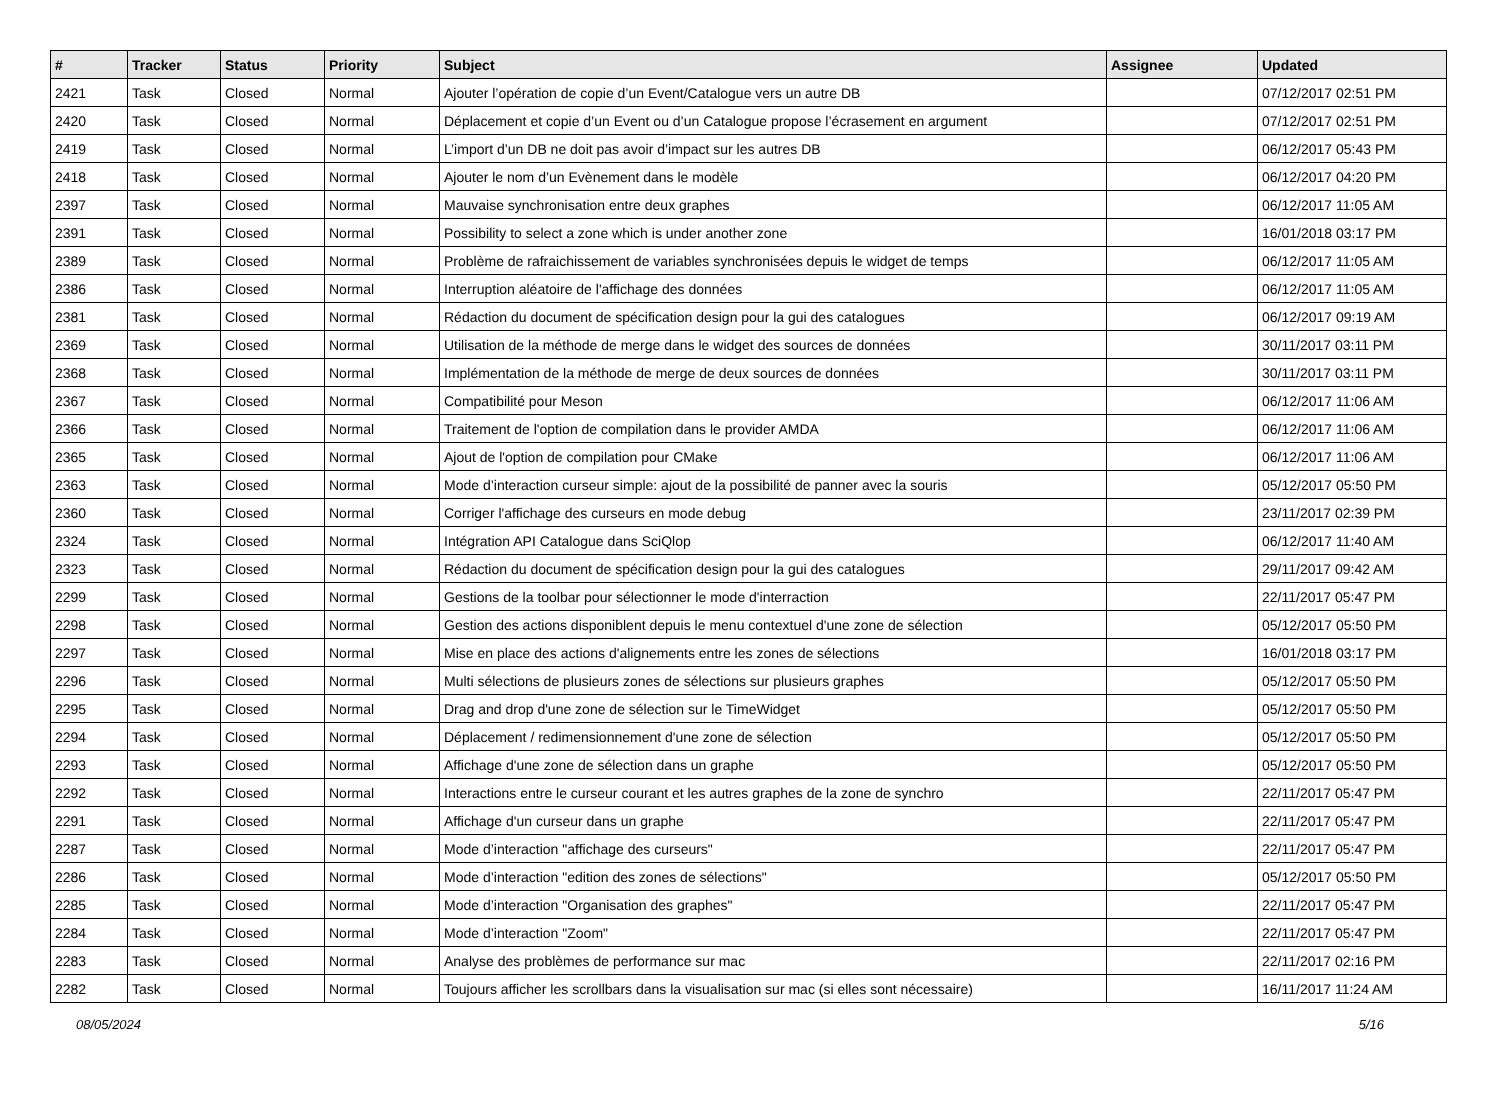| # | Tracker | Status | Priority | Subject | Assignee | Updated |
| --- | --- | --- | --- | --- | --- | --- |
| 2421 | Task | Closed | Normal | Ajouter l’opération de copie d’un Event/Catalogue vers un autre DB | | 07/12/2017 02:51 PM |
| 2420 | Task | Closed | Normal | Déplacement et copie d’un Event ou d’un Catalogue propose l’écrasement en argument | | 07/12/2017 02:51 PM |
| 2419 | Task | Closed | Normal | L’import d’un DB ne doit pas avoir d’impact sur les autres DB | | 06/12/2017 05:43 PM |
| 2418 | Task | Closed | Normal | Ajouter le nom d’un Evènement dans le modèle | | 06/12/2017 04:20 PM |
| 2397 | Task | Closed | Normal | Mauvaise synchronisation entre deux graphes | | 06/12/2017 11:05 AM |
| 2391 | Task | Closed | Normal | Possibility to select a zone which is under another zone | | 16/01/2018 03:17 PM |
| 2389 | Task | Closed | Normal | Problème de rafraichissement de variables synchronisées depuis le widget de temps | | 06/12/2017 11:05 AM |
| 2386 | Task | Closed | Normal | Interruption aléatoire de l'affichage des données | | 06/12/2017 11:05 AM |
| 2381 | Task | Closed | Normal | Rédaction du document de spécification design pour la gui des catalogues | | 06/12/2017 09:19 AM |
| 2369 | Task | Closed | Normal | Utilisation de la méthode de merge dans le widget des sources de données | | 30/11/2017 03:11 PM |
| 2368 | Task | Closed | Normal | Implémentation de la méthode de merge de deux sources de données | | 30/11/2017 03:11 PM |
| 2367 | Task | Closed | Normal | Compatibilité pour Meson | | 06/12/2017 11:06 AM |
| 2366 | Task | Closed | Normal | Traitement de l'option de compilation dans le provider AMDA | | 06/12/2017 11:06 AM |
| 2365 | Task | Closed | Normal | Ajout de l'option de compilation pour CMake | | 06/12/2017 11:06 AM |
| 2363 | Task | Closed | Normal | Mode d’interaction curseur simple: ajout de la possibilité de panner avec la souris | | 05/12/2017 05:50 PM |
| 2360 | Task | Closed | Normal | Corriger l'affichage des curseurs en mode debug | | 23/11/2017 02:39 PM |
| 2324 | Task | Closed | Normal | Intégration API Catalogue dans SciQlop | | 06/12/2017 11:40 AM |
| 2323 | Task | Closed | Normal | Rédaction du document de spécification design pour la gui des catalogues | | 29/11/2017 09:42 AM |
| 2299 | Task | Closed | Normal | Gestions de la toolbar pour sélectionner le mode d'interraction | | 22/11/2017 05:47 PM |
| 2298 | Task | Closed | Normal | Gestion des actions disponiblent depuis le menu contextuel d'une zone de sélection | | 05/12/2017 05:50 PM |
| 2297 | Task | Closed | Normal | Mise en place des actions d'alignements entre les zones de sélections | | 16/01/2018 03:17 PM |
| 2296 | Task | Closed | Normal | Multi sélections de plusieurs zones de sélections sur plusieurs graphes | | 05/12/2017 05:50 PM |
| 2295 | Task | Closed | Normal | Drag and drop d'une zone de sélection sur le TimeWidget | | 05/12/2017 05:50 PM |
| 2294 | Task | Closed | Normal | Déplacement / redimensionnement d'une zone de sélection | | 05/12/2017 05:50 PM |
| 2293 | Task | Closed | Normal | Affichage d'une zone de sélection dans un graphe | | 05/12/2017 05:50 PM |
| 2292 | Task | Closed | Normal | Interactions entre le curseur courant et les autres graphes de la zone de synchro | | 22/11/2017 05:47 PM |
| 2291 | Task | Closed | Normal | Affichage d'un curseur dans un graphe | | 22/11/2017 05:47 PM |
| 2287 | Task | Closed | Normal | Mode d’interaction "affichage des curseurs" | | 22/11/2017 05:47 PM |
| 2286 | Task | Closed | Normal | Mode d’interaction "edition des zones de sélections" | | 05/12/2017 05:50 PM |
| 2285 | Task | Closed | Normal | Mode d’interaction "Organisation des graphes" | | 22/11/2017 05:47 PM |
| 2284 | Task | Closed | Normal | Mode d’interaction "Zoom" | | 22/11/2017 05:47 PM |
| 2283 | Task | Closed | Normal | Analyse des problèmes de performance sur mac | | 22/11/2017 02:16 PM |
| 2282 | Task | Closed | Normal | Toujours afficher les scrollbars dans la visualisation sur mac (si elles sont nécessaire) | | 16/11/2017 11:24 AM |
08/05/2024 5/16